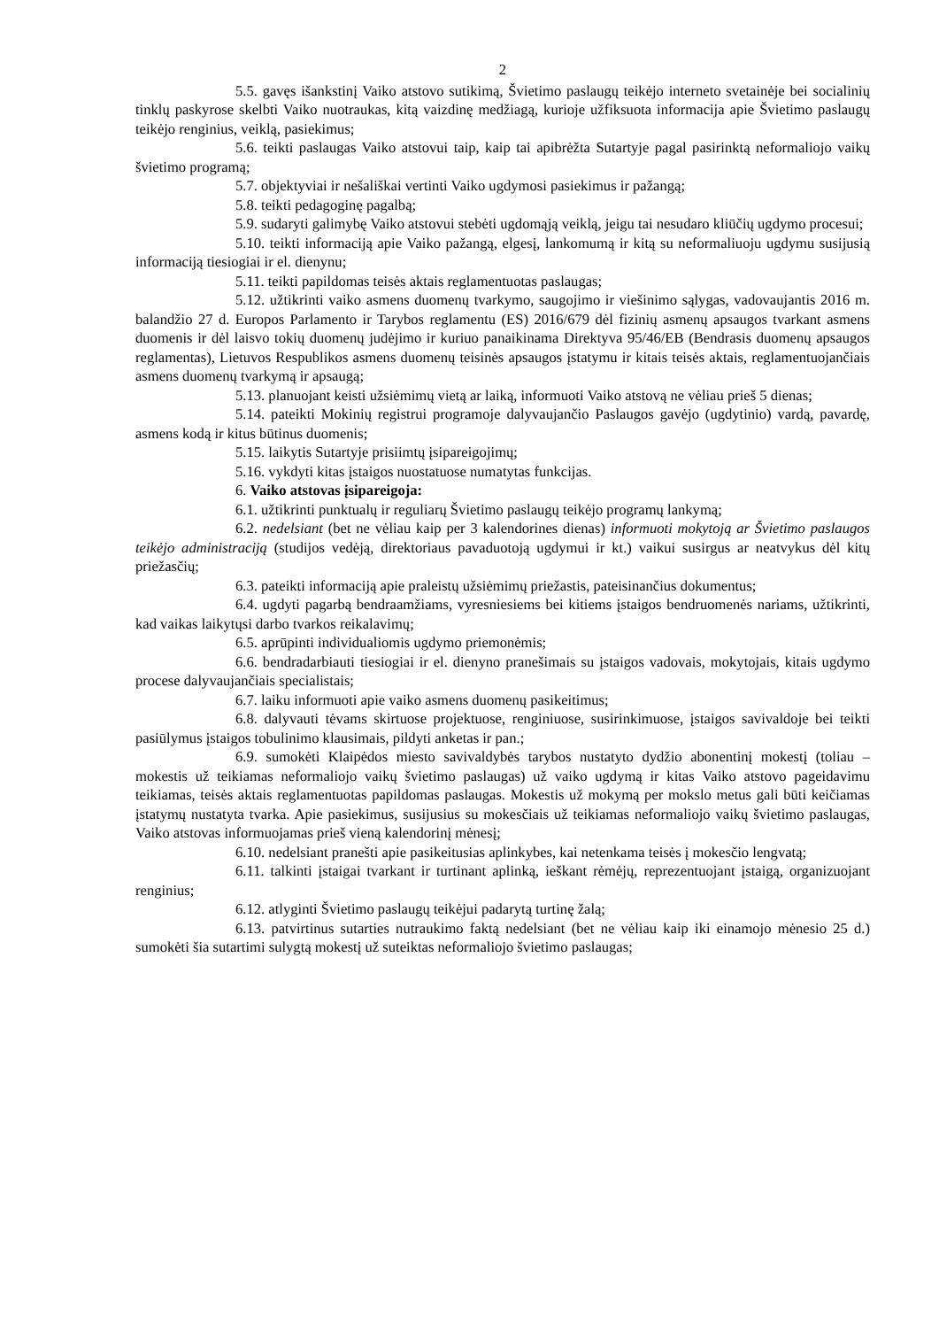2
5.5. gavęs išankstinį Vaiko atstovo sutikimą, Švietimo paslaugų teikėjo interneto svetainėje bei socialinių tinklų paskyrose skelbti Vaiko nuotraukas, kitą vaizdinę medžiagą, kurioje užfiksuota informacija apie Švietimo paslaugų teikėjo renginius, veiklą, pasiekimus;
5.6. teikti paslaugas Vaiko atstovui taip, kaip tai apibrėžta Sutartyje pagal pasirinktą neformaliojo vaikų švietimo programą;
5.7. objektyviai ir nešališkai vertinti Vaiko ugdymosi pasiekimus ir pažangą;
5.8. teikti pedagoginę pagalbą;
5.9. sudaryti galimybę Vaiko atstovui stebėti ugdomąją veiklą, jeigu tai nesudaro kliūčių ugdymo procesui;
5.10. teikti informaciją apie Vaiko pažangą, elgesį, lankomumą ir kitą su neformaliuoju ugdymu susijusią informaciją tiesiogiai ir el. dienynu;
5.11. teikti papildomas teisės aktais reglamentuotas paslaugas;
5.12. užtikrinti vaiko asmens duomenų tvarkymo, saugojimo ir viešinimo sąlygas, vadovaujantis 2016 m. balandžio 27 d. Europos Parlamento ir Tarybos reglamentu (ES) 2016/679 dėl fizinių asmenų apsaugos tvarkant asmens duomenis ir dėl laisvo tokių duomenų judėjimo ir kuriuo panaikinama Direktyva 95/46/EB (Bendrasis duomenų apsaugos reglamentas), Lietuvos Respublikos asmens duomenų teisinės apsaugos įstatymu ir kitais teisės aktais, reglamentuojančiais asmens duomenų tvarkymą ir apsaugą;
5.13. planuojant keisti užsiėmimų vietą ar laiką, informuoti Vaiko atstovą ne vėliau prieš 5 dienas;
5.14. pateikti Mokinių registrui programoje dalyvaujančio Paslaugos gavėjo (ugdytinio) vardą, pavardę, asmens kodą ir kitus būtinus duomenis;
5.15. laikytis Sutartyje prisiimtų įsipareigojimų;
5.16. vykdyti kitas įstaigos nuostatuose numatytas funkcijas.
6. Vaiko atstovas įsipareigoja:
6.1. užtikrinti punktualų ir reguliarų Švietimo paslaugų teikėjo programų lankymą;
6.2. nedelsiant (bet ne vėliau kaip per 3 kalendorines dienas) informuoti mokytoją ar Švietimo paslaugos teikėjo administraciją (studijos vedėją, direktoriaus pavaduotoją ugdymui ir kt.) vaikui susirgus ar neatvykus dėl kitų priežasčių;
6.3. pateikti informaciją apie praleistų užsiėmimų priežastis, pateisinančius dokumentus;
6.4. ugdyti pagarbą bendraamžiams, vyresniesiems bei kitiems įstaigos bendruomenės nariams, užtikrinti, kad vaikas laikytųsi darbo tvarkos reikalavimų;
6.5. aprūpinti individualiomis ugdymo priemonėmis;
6.6. bendradarbiauti tiesiogiai ir el. dienyno pranešimais su įstaigos vadovais, mokytojais, kitais ugdymo procese dalyvaujančiais specialistais;
6.7. laiku informuoti apie vaiko asmens duomenų pasikeitimus;
6.8. dalyvauti tėvams skirtuose projektuose, renginiuose, susirinkimuose, įstaigos savivaldoje bei teikti pasiūlymus įstaigos tobulinimo klausimais, pildyti anketas ir pan.;
6.9. sumokėti Klaipėdos miesto savivaldybės tarybos nustatyto dydžio abonentinį mokestį (toliau – mokestis už teikiamas neformaliojo vaikų švietimo paslaugas) už vaiko ugdymą ir kitas Vaiko atstovo pageidavimu teikiamas, teisės aktais reglamentuotas papildomas paslaugas. Mokestis už mokymą per mokslo metus gali būti keičiamas įstatymų nustatyta tvarka. Apie pasiekimus, susijusius su mokesčiais už teikiamas neformaliojo vaikų švietimo paslaugas, Vaiko atstovas informuojamas prieš vieną kalendorinį mėnesį;
6.10. nedelsiant pranešti apie pasikeitusias aplinkybes, kai netenkama teisės į mokesčio lengvatą;
6.11. talkinti įstaigai tvarkant ir turtinant aplinką, ieškant rėmėjų, reprezentuojant įstaigą, organizuojant renginius;
6.12. atlyginti Švietimo paslaugų teikėjui padarytą turtinę žalą;
6.13. patvirtinus sutarties nutraukimo faktą nedelsiant (bet ne vėliau kaip iki einamojo mėnesio 25 d.) sumokėti šia sutartimi sulygtą mokestį už suteiktas neformaliojo švietimo paslaugas;